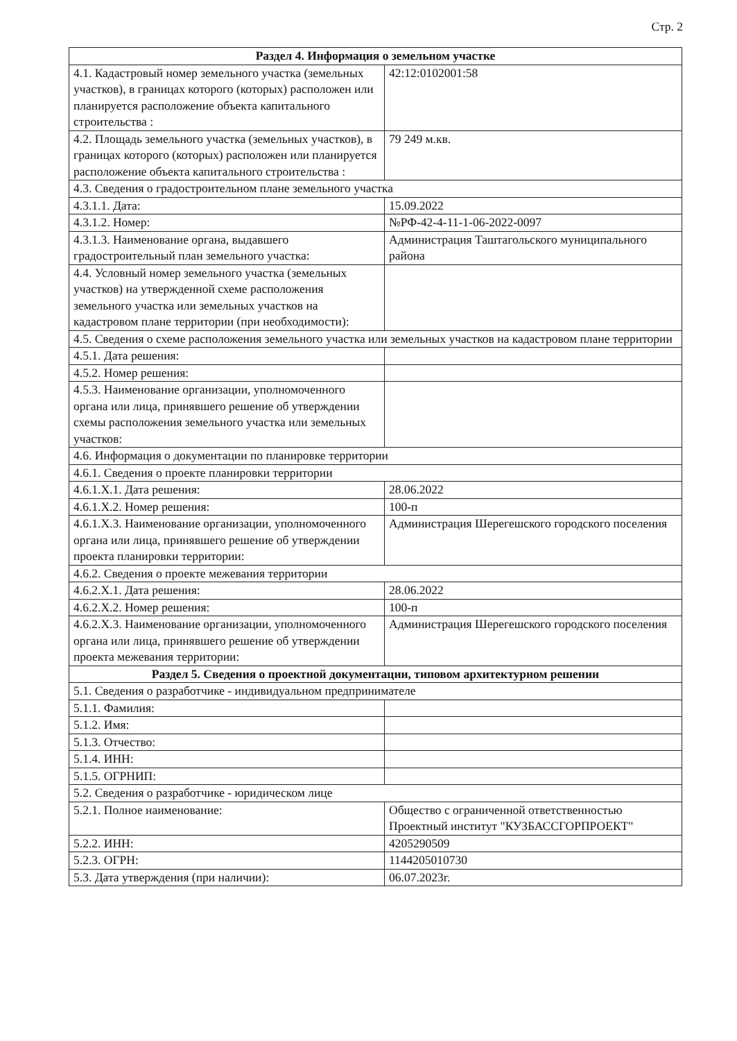Стр. 2
| Раздел 4. Информация о земельном участке | |
| 4.1. Кадастровый номер земельного участка (земельных участков), в границах которого (которых) расположен или планируется расположение объекта капитального строительства : | 42:12:0102001:58 |
| 4.2. Площадь земельного участка (земельных участков), в границах которого (которых) расположен или планируется расположение объекта капитального строительства : | 79 249 м.кв. |
| 4.3. Сведения о градостроительном плане земельного участка | |
| 4.3.1.1. Дата: | 15.09.2022 |
| 4.3.1.2. Номер: | №РФ-42-4-11-1-06-2022-0097 |
| 4.3.1.3. Наименование органа, выдавшего градостроительный план земельного участка: | Администрация Таштагольского муниципального района |
| 4.4. Условный номер земельного участка (земельных участков) на утвержденной схеме расположения земельного участка или земельных участков на кадастровом плане территории (при необходимости): | |
| 4.5. Сведения о схеме расположения земельного участка или земельных участков на кадастровом плане территории | |
| 4.5.1. Дата решения: | |
| 4.5.2. Номер решения: | |
| 4.5.3. Наименование организации, уполномоченного органа или лица, принявшего решение об утверждении схемы расположения земельного участка или земельных участков: | |
| 4.6. Информация о документации по планировке территории | |
| 4.6.1. Сведения о проекте планировки территории | |
| 4.6.1.X.1. Дата решения: | 28.06.2022 |
| 4.6.1.X.2. Номер решения: | 100-п |
| 4.6.1.X.3. Наименование организации, уполномоченного органа или лица, принявшего решение об утверждении проекта планировки территории: | Администрация Шерегешского городского поселения |
| 4.6.2. Сведения о проекте межевания территории | |
| 4.6.2.X.1. Дата решения: | 28.06.2022 |
| 4.6.2.X.2. Номер решения: | 100-п |
| 4.6.2.X.3. Наименование организации, уполномоченного органа или лица, принявшего решение об утверждении проекта межевания территории: | Администрация Шерегешского городского поселения |
| Раздел 5. Сведения о проектной документации, типовом архитектурном решении | |
| 5.1. Сведения о разработчике - индивидуальном предпринимателе | |
| 5.1.1. Фамилия: | |
| 5.1.2. Имя: | |
| 5.1.3. Отчество: | |
| 5.1.4. ИНН: | |
| 5.1.5. ОГРНИП: | |
| 5.2. Сведения о разработчике - юридическом лице | |
| 5.2.1. Полное наименование: | Общество с ограниченной ответственностью Проектный институт "КУЗБАССГОРПРОЕКТ" |
| 5.2.2. ИНН: | 4205290509 |
| 5.2.3. ОГРН: | 1144205010730 |
| 5.3. Дата утверждения (при наличии): | 06.07.2023г. |